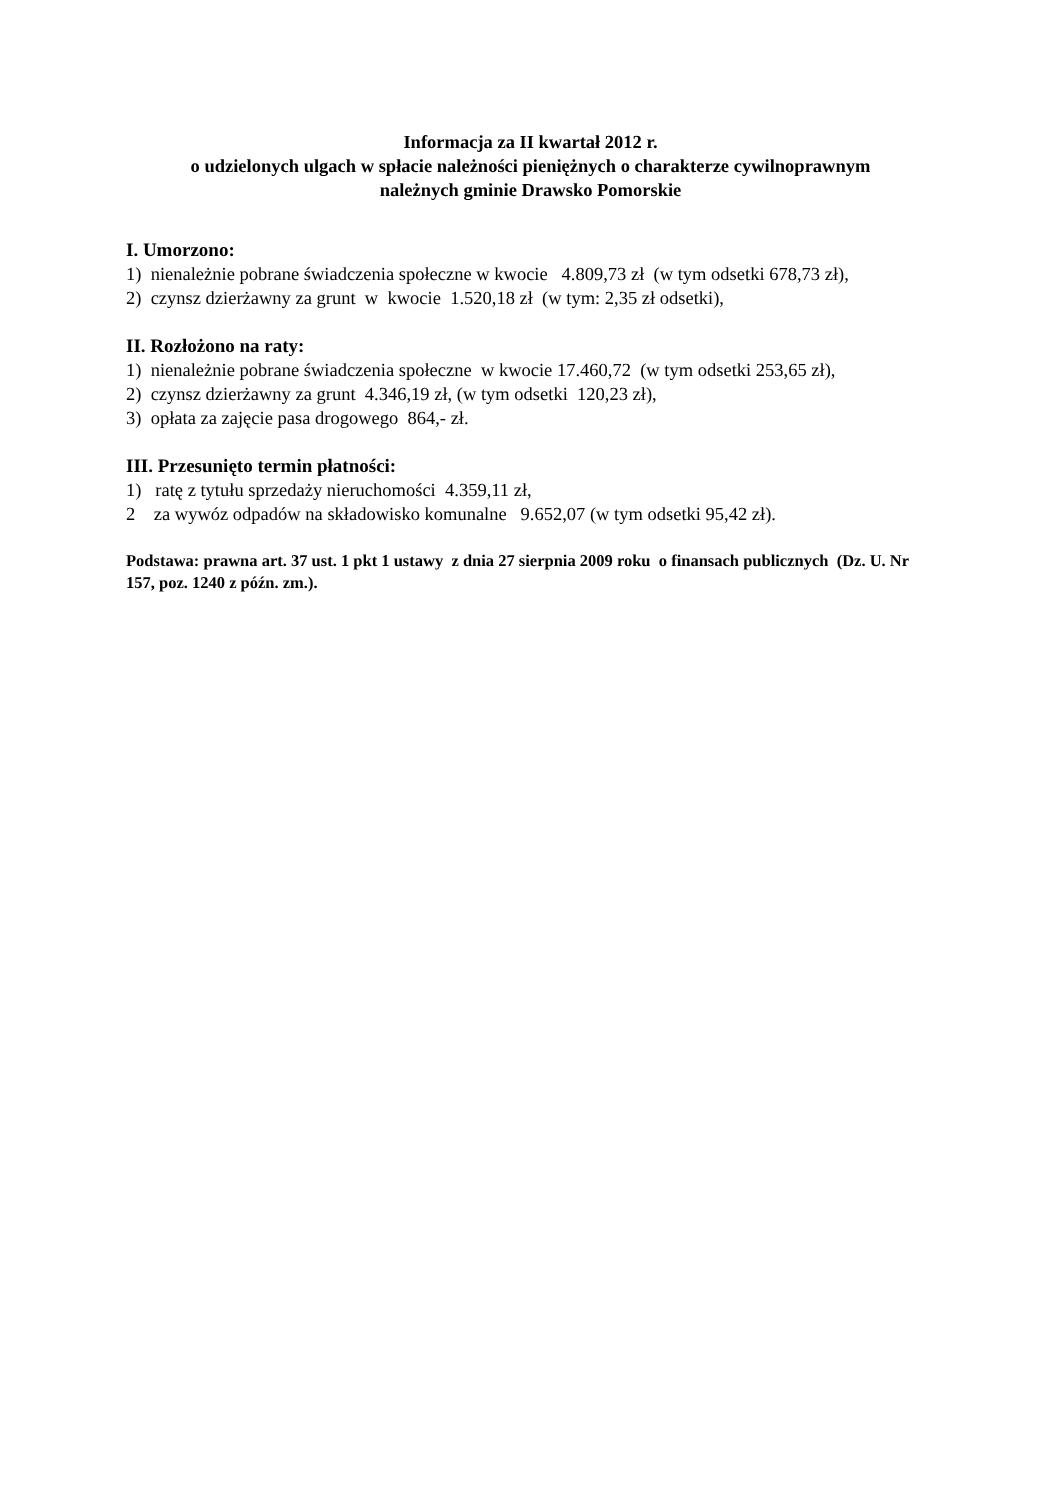Informacja za II kwartał 2012 r.
o udzielonych ulgach w spłacie należności pieniężnych o charakterze cywilnoprawnym
należnych gminie Drawsko Pomorskie
I. Umorzono:
1) nienależnie pobrane świadczenia społeczne w kwocie 4.809,73 zł (w tym odsetki 678,73 zł),
2) czynsz dzierżawny za grunt w kwocie 1.520,18 zł (w tym: 2,35 zł odsetki),
II. Rozłożono na raty:
1) nienależnie pobrane świadczenia społeczne w kwocie 17.460,72 (w tym odsetki 253,65 zł),
2) czynsz dzierżawny za grunt 4.346,19 zł, (w tym odsetki 120,23 zł),
3) opłata za zajęcie pasa drogowego 864,- zł.
III. Przesunięto termin płatności:
1) ratę z tytułu sprzedaży nieruchomości 4.359,11 zł,
2 za wywóz odpadów na składowisko komunalne 9.652,07 (w tym odsetki 95,42 zł).
Podstawa: prawna art. 37 ust. 1 pkt 1 ustawy z dnia 27 sierpnia 2009 roku o finansach publicznych (Dz. U. Nr 157, poz. 1240 z późn. zm.).